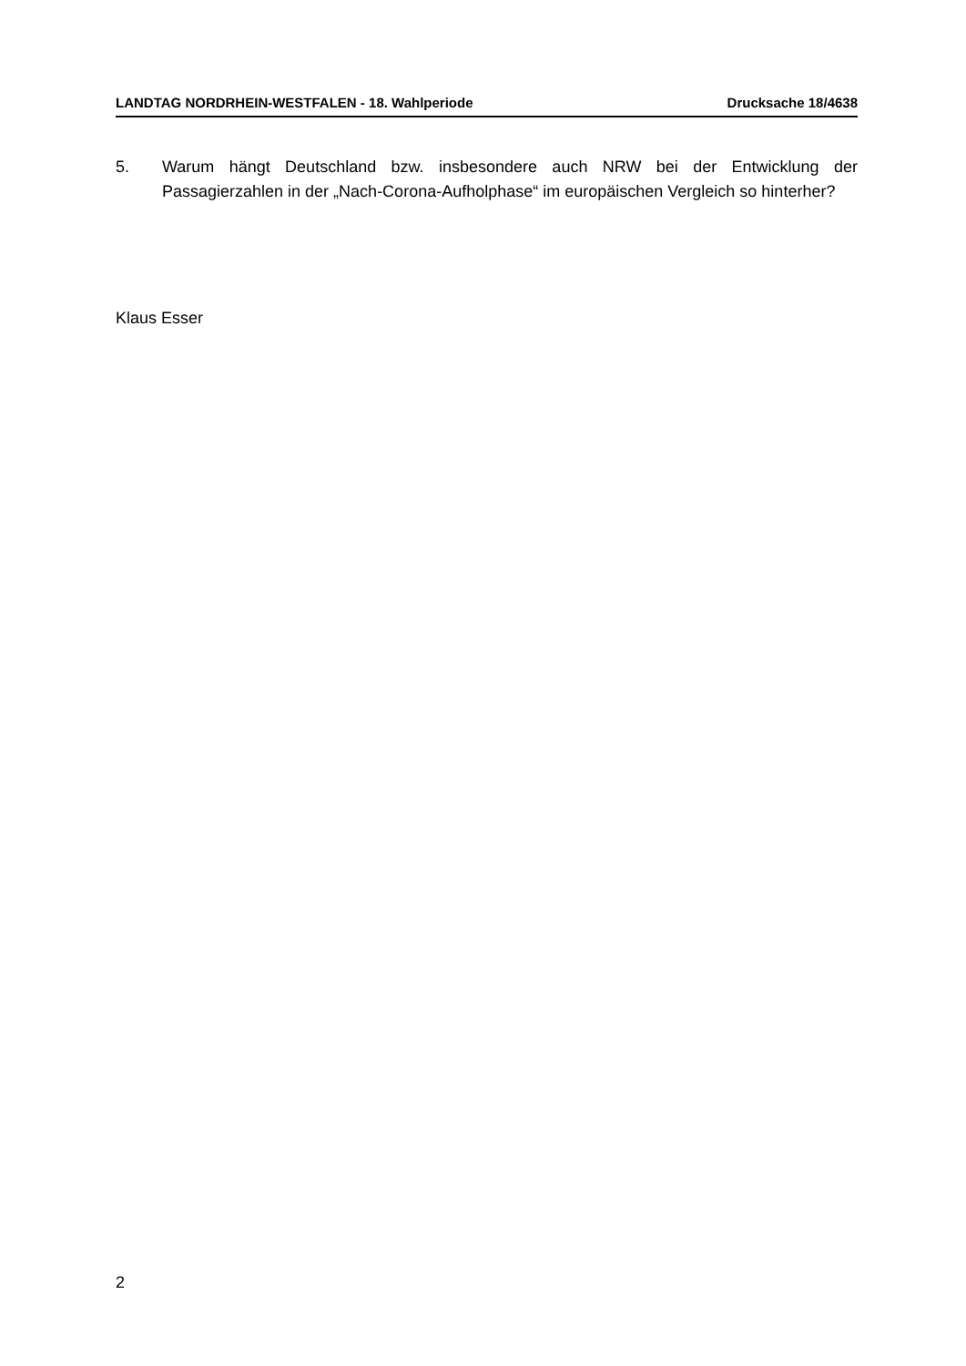LANDTAG NORDRHEIN-WESTFALEN - 18. Wahlperiode Drucksache 18/4638
5. Warum hängt Deutschland bzw. insbesondere auch NRW bei der Entwicklung der Passagierzahlen in der „Nach-Corona-Aufholphase“ im europäischen Vergleich so hinterher?
Klaus Esser
2